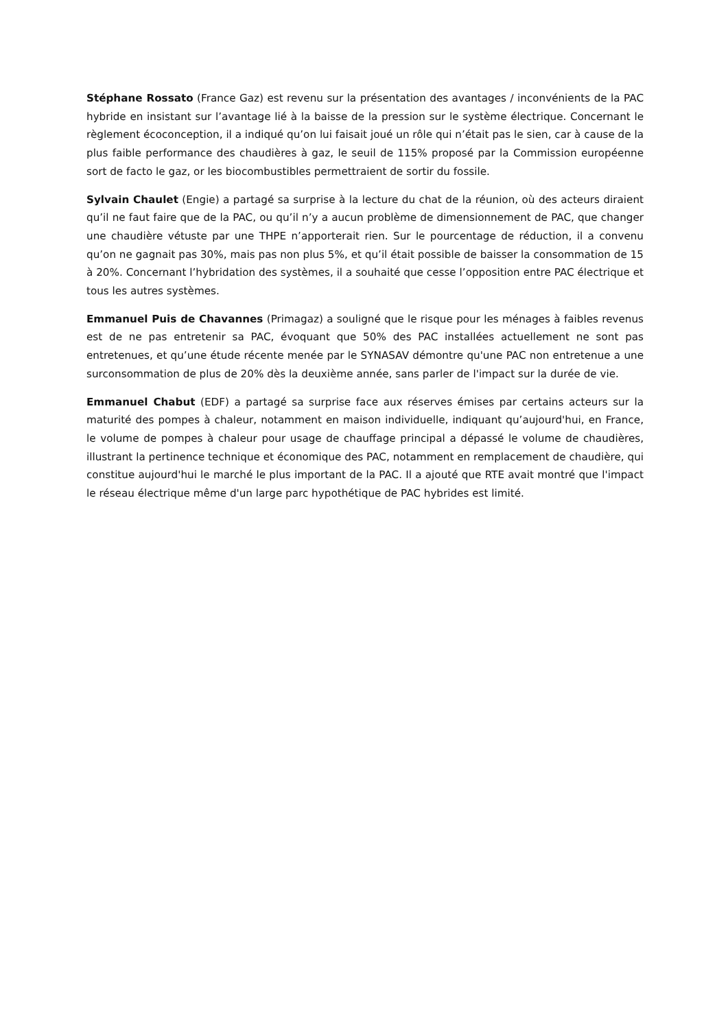Stéphane Rossato (France Gaz) est revenu sur la présentation des avantages / inconvénients de la PAC hybride en insistant sur l’avantage lié à la baisse de la pression sur le système électrique. Concernant le règlement écoconception, il a indiqué qu’on lui faisait joué un rôle qui n’était pas le sien, car à cause de la plus faible performance des chaudières à gaz, le seuil de 115% proposé par la Commission européenne sort de facto le gaz, or les biocombustibles permettraient de sortir du fossile.
Sylvain Chaulet (Engie) a partagé sa surprise à la lecture du chat de la réunion, où des acteurs diraient qu’il ne faut faire que de la PAC, ou qu’il n’y a aucun problème de dimensionnement de PAC, que changer une chaudière vétuste par une THPE n’apporterait rien. Sur le pourcentage de réduction, il a convenu qu’on ne gagnait pas 30%, mais pas non plus 5%, et qu’il était possible de baisser la consommation de 15 à 20%. Concernant l’hybridation des systèmes, il a souhaité que cesse l’opposition entre PAC électrique et tous les autres systèmes.
Emmanuel Puis de Chavannes (Primagaz) a souligné que le risque pour les ménages à faibles revenus est de ne pas entretenir sa PAC, évoquant que 50% des PAC installées actuellement ne sont pas entretenues, et qu’une étude récente menée par le SYNASAV démontre qu'une PAC non entretenue a une surconsommation de plus de 20% dès la deuxième année, sans parler de l'impact sur la durée de vie.
Emmanuel Chabut (EDF) a partagé sa surprise face aux réserves émises par certains acteurs sur la maturité des pompes à chaleur, notamment en maison individuelle, indiquant qu’aujourd'hui, en France, le volume de pompes à chaleur pour usage de chauffage principal a dépassé le volume de chaudières, illustrant la pertinence technique et économique des PAC, notamment en remplacement de chaudière, qui constitue aujourd'hui le marché le plus important de la PAC. Il a ajouté que RTE avait montré que l'impact le réseau électrique même d'un large parc hypothétique de PAC hybrides est limité.